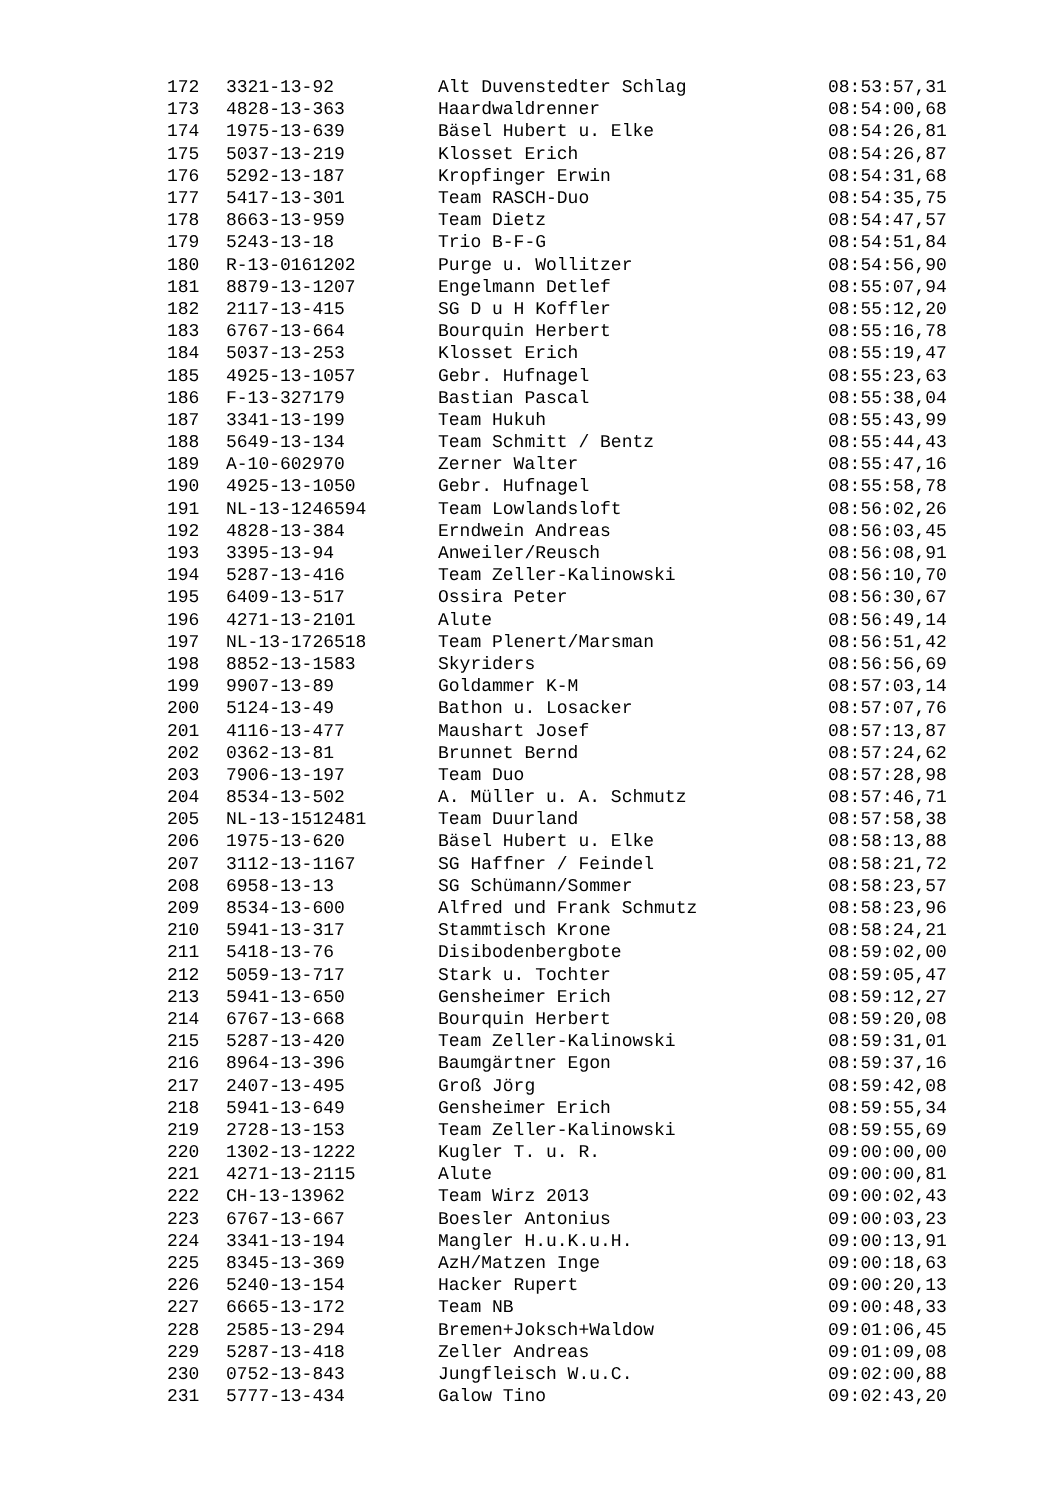| 172 | 3321-13-92 | Alt Duvenstedter Schlag | 08:53:57,31 |
| 173 | 4828-13-363 | Haardwaldrenner | 08:54:00,68 |
| 174 | 1975-13-639 | Bäsel Hubert u. Elke | 08:54:26,81 |
| 175 | 5037-13-219 | Klosset Erich | 08:54:26,87 |
| 176 | 5292-13-187 | Kropfinger Erwin | 08:54:31,68 |
| 177 | 5417-13-301 | Team RASCH-Duo | 08:54:35,75 |
| 178 | 8663-13-959 | Team Dietz | 08:54:47,57 |
| 179 | 5243-13-18 | Trio B-F-G | 08:54:51,84 |
| 180 | R-13-0161202 | Purge u. Wollitzer | 08:54:56,90 |
| 181 | 8879-13-1207 | Engelmann Detlef | 08:55:07,94 |
| 182 | 2117-13-415 | SG D u H Koffler | 08:55:12,20 |
| 183 | 6767-13-664 | Bourquin Herbert | 08:55:16,78 |
| 184 | 5037-13-253 | Klosset Erich | 08:55:19,47 |
| 185 | 4925-13-1057 | Gebr. Hufnagel | 08:55:23,63 |
| 186 | F-13-327179 | Bastian Pascal | 08:55:38,04 |
| 187 | 3341-13-199 | Team Hukuh | 08:55:43,99 |
| 188 | 5649-13-134 | Team Schmitt / Bentz | 08:55:44,43 |
| 189 | A-10-602970 | Zerner Walter | 08:55:47,16 |
| 190 | 4925-13-1050 | Gebr. Hufnagel | 08:55:58,78 |
| 191 | NL-13-1246594 | Team Lowlandsloft | 08:56:02,26 |
| 192 | 4828-13-384 | Erndwein Andreas | 08:56:03,45 |
| 193 | 3395-13-94 | Anweiler/Reusch | 08:56:08,91 |
| 194 | 5287-13-416 | Team Zeller-Kalinowski | 08:56:10,70 |
| 195 | 6409-13-517 | Ossira Peter | 08:56:30,67 |
| 196 | 4271-13-2101 | Alute | 08:56:49,14 |
| 197 | NL-13-1726518 | Team Plenert/Marsman | 08:56:51,42 |
| 198 | 8852-13-1583 | Skyriders | 08:56:56,69 |
| 199 | 9907-13-89 | Goldammer K-M | 08:57:03,14 |
| 200 | 5124-13-49 | Bathon u. Losacker | 08:57:07,76 |
| 201 | 4116-13-477 | Maushart Josef | 08:57:13,87 |
| 202 | 0362-13-81 | Brunnet Bernd | 08:57:24,62 |
| 203 | 7906-13-197 | Team Duo | 08:57:28,98 |
| 204 | 8534-13-502 | A. Müller u. A. Schmutz | 08:57:46,71 |
| 205 | NL-13-1512481 | Team Duurland | 08:57:58,38 |
| 206 | 1975-13-620 | Bäsel Hubert u. Elke | 08:58:13,88 |
| 207 | 3112-13-1167 | SG Haffner / Feindel | 08:58:21,72 |
| 208 | 6958-13-13 | SG Schümann/Sommer | 08:58:23,57 |
| 209 | 8534-13-600 | Alfred und Frank Schmutz | 08:58:23,96 |
| 210 | 5941-13-317 | Stammtisch Krone | 08:58:24,21 |
| 211 | 5418-13-76 | Disibodenbergbote | 08:59:02,00 |
| 212 | 5059-13-717 | Stark u. Tochter | 08:59:05,47 |
| 213 | 5941-13-650 | Gensheimer Erich | 08:59:12,27 |
| 214 | 6767-13-668 | Bourquin Herbert | 08:59:20,08 |
| 215 | 5287-13-420 | Team Zeller-Kalinowski | 08:59:31,01 |
| 216 | 8964-13-396 | Baumgärtner Egon | 08:59:37,16 |
| 217 | 2407-13-495 | Groß Jörg | 08:59:42,08 |
| 218 | 5941-13-649 | Gensheimer Erich | 08:59:55,34 |
| 219 | 2728-13-153 | Team Zeller-Kalinowski | 08:59:55,69 |
| 220 | 1302-13-1222 | Kugler T. u. R. | 09:00:00,00 |
| 221 | 4271-13-2115 | Alute | 09:00:00,81 |
| 222 | CH-13-13962 | Team Wirz 2013 | 09:00:02,43 |
| 223 | 6767-13-667 | Boesler Antonius | 09:00:03,23 |
| 224 | 3341-13-194 | Mangler H.u.K.u.H. | 09:00:13,91 |
| 225 | 8345-13-369 | AzH/Matzen Inge | 09:00:18,63 |
| 226 | 5240-13-154 | Hacker Rupert | 09:00:20,13 |
| 227 | 6665-13-172 | Team NB | 09:00:48,33 |
| 228 | 2585-13-294 | Bremen+Joksch+Waldow | 09:01:06,45 |
| 229 | 5287-13-418 | Zeller Andreas | 09:01:09,08 |
| 230 | 0752-13-843 | Jungfleisch W.u.C. | 09:02:00,88 |
| 231 | 5777-13-434 | Galow Tino | 09:02:43,20 |